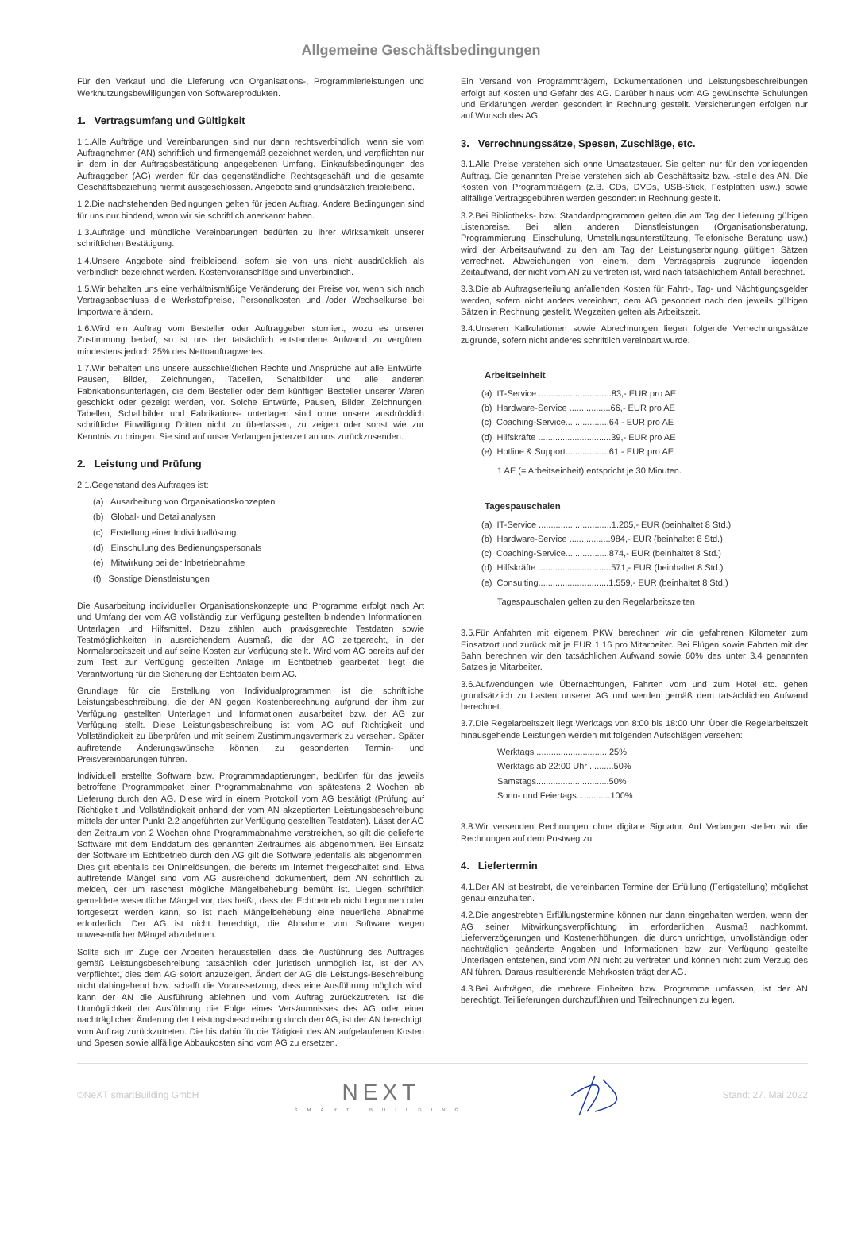Allgemeine Geschäftsbedingungen
Für den Verkauf und die Lieferung von Organisations-, Programmierleistungen und Werknutzungsbewilligungen von Softwareprodukten.
1. Vertragsumfang und Gültigkeit
1.1.Alle Aufträge und Vereinbarungen sind nur dann rechtsverbindlich, wenn sie vom Auftragnehmer (AN) schriftlich und firmengemäß gezeichnet werden, und verpflichten nur in dem in der Auftragsbestätigung angegebenen Umfang. Einkaufsbedingungen des Auftraggeber (AG) werden für das gegenständliche Rechtsgeschäft und die gesamte Geschäftsbeziehung hiermit ausgeschlossen. Angebote sind grundsätzlich freibleibend.
1.2.Die nachstehenden Bedingungen gelten für jeden Auftrag. Andere Bedingungen sind für uns nur bindend, wenn wir sie schriftlich anerkannt haben.
1.3.Aufträge und mündliche Vereinbarungen bedürfen zu ihrer Wirksamkeit unserer schriftlichen Bestätigung.
1.4.Unsere Angebote sind freibleibend, sofern sie von uns nicht ausdrücklich als verbindlich bezeichnet werden. Kostenvoranschläge sind unverbindlich.
1.5.Wir behalten uns eine verhältnismäßige Veränderung der Preise vor, wenn sich nach Vertragsabschluss die Werkstoffpreise, Personalkosten und /oder Wechselkurse bei Importware ändern.
1.6.Wird ein Auftrag vom Besteller oder Auftraggeber storniert, wozu es unserer Zustimmung bedarf, so ist uns der tatsächlich entstandene Aufwand zu vergüten, mindestens jedoch 25% des Nettoauftragwertes.
1.7.Wir behalten uns unsere ausschließlichen Rechte und Ansprüche auf alle Entwürfe, Pausen, Bilder, Zeichnungen, Tabellen, Schaltbilder und alle anderen Fabrikationsunterlagen, die dem Besteller oder dem künftigen Besteller unserer Waren geschickt oder gezeigt werden, vor. Solche Entwürfe, Pausen, Bilder, Zeichnungen, Tabellen, Schaltbilder und Fabrikations- unterlagen sind ohne unsere ausdrücklich schriftliche Einwilligung Dritten nicht zu überlassen, zu zeigen oder sonst wie zur Kenntnis zu bringen. Sie sind auf unser Verlangen jederzeit an uns zurückzusenden.
2. Leistung und Prüfung
2.1.Gegenstand des Auftrages ist:
(a) Ausarbeitung von Organisationskonzepten
(b) Global- und Detailanalysen
(c) Erstellung einer Individuallösung
(d) Einschulung des Bedienungspersonals
(e) Mitwirkung bei der Inbetriebnahme
(f) Sonstige Dienstleistungen
Die Ausarbeitung individueller Organisationskonzepte und Programme erfolgt nach Art und Umfang der vom AG vollständig zur Verfügung gestellten bindenden Informationen, Unterlagen und Hilfsmittel. Dazu zählen auch praxisgerechte Testdaten sowie Testmöglichkeiten in ausreichendem Ausmaß, die der AG zeitgerecht, in der Normalarbeitszeit und auf seine Kosten zur Verfügung stellt. Wird vom AG bereits auf der zum Test zur Verfügung gestellten Anlage im Echtbetrieb gearbeitet, liegt die Verantwortung für die Sicherung der Echtdaten beim AG.
Grundlage für die Erstellung von Individualprogrammen ist die schriftliche Leistungsbeschreibung, die der AN gegen Kostenberechnung aufgrund der ihm zur Verfügung gestellten Unterlagen und Informationen ausarbeitet bzw. der AG zur Verfügung stellt. Diese Leistungsbeschreibung ist vom AG auf Richtigkeit und Vollständigkeit zu überprüfen und mit seinem Zustimmungsvermerk zu versehen. Später auftretende Änderungswünsche können zu gesonderten Termin- und Preisvereinbarungen führen.
Individuell erstellte Software bzw. Programmadaptierungen, bedürfen für das jeweils betroffene Programmpaket einer Programmabnahme von spätestens 2 Wochen ab Lieferung durch den AG. Diese wird in einem Protokoll vom AG bestätigt (Prüfung auf Richtigkeit und Vollständigkeit anhand der vom AN akzeptierten Leistungsbeschreibung mittels der unter Punkt 2.2 angeführten zur Verfügung gestellten Testdaten). Lässt der AG den Zeitraum von 2 Wochen ohne Programmabnahme verstreichen, so gilt die gelieferte Software mit dem Enddatum des genannten Zeitraumes als abgenommen. Bei Einsatz der Software im Echtbetrieb durch den AG gilt die Software jedenfalls als abgenommen. Dies gilt ebenfalls bei Onlinelösungen, die bereits im Internet freigeschaltet sind. Etwa auftretende Mängel sind vom AG ausreichend dokumentiert, dem AN schriftlich zu melden, der um raschest mögliche Mängelbehebung bemüht ist. Liegen schriftlich gemeldete wesentliche Mängel vor, das heißt, dass der Echtbetrieb nicht begonnen oder fortgesetzt werden kann, so ist nach Mängelbehebung eine neuerliche Abnahme erforderlich. Der AG ist nicht berechtigt, die Abnahme von Software wegen unwesentlicher Mängel abzulehnen.
Sollte sich im Zuge der Arbeiten herausstellen, dass die Ausführung des Auftrages gemäß Leistungsbeschreibung tatsächlich oder juristisch unmöglich ist, ist der AN verpflichtet, dies dem AG sofort anzuzeigen. Ändert der AG die Leistungs-Beschreibung nicht dahingehend bzw. schafft die Voraussetzung, dass eine Ausführung möglich wird, kann der AN die Ausführung ablehnen und vom Auftrag zurückzutreten. Ist die Unmöglichkeit der Ausführung die Folge eines Versäumnisses des AG oder einer nachträglichen Änderung der Leistungsbeschreibung durch den AG, ist der AN berechtigt, vom Auftrag zurückzutreten. Die bis dahin für die Tätigkeit des AN aufgelaufenen Kosten und Spesen sowie allfällige Abbaukosten sind vom AG zu ersetzen.
Ein Versand von Programmträgern, Dokumentationen und Leistungsbeschreibungen erfolgt auf Kosten und Gefahr des AG. Darüber hinaus vom AG gewünschte Schulungen und Erklärungen werden gesondert in Rechnung gestellt. Versicherungen erfolgen nur auf Wunsch des AG.
3. Verrechnungssätze, Spesen, Zuschläge, etc.
3.1.Alle Preise verstehen sich ohne Umsatzsteuer. Sie gelten nur für den vorliegenden Auftrag. Die genannten Preise verstehen sich ab Geschäftssitz bzw. -stelle des AN. Die Kosten von Programmträgern (z.B. CDs, DVDs, USB-Stick, Festplatten usw.) sowie allfällige Vertragsgebühren werden gesondert in Rechnung gestellt.
3.2.Bei Bibliotheks- bzw. Standardprogrammen gelten die am Tag der Lieferung gültigen Listenpreise. Bei allen anderen Dienstleistungen (Organisationsberatung, Programmierung, Einschulung, Umstellungsunterstützung, Telefonische Beratung usw.) wird der Arbeitsaufwand zu den am Tag der Leistungserbringung gültigen Sätzen verrechnet. Abweichungen von einem, dem Vertragspreis zugrunde liegenden Zeitaufwand, der nicht vom AN zu vertreten ist, wird nach tatsächlichem Anfall berechnet.
3.3.Die ab Auftragserteilung anfallenden Kosten für Fahrt-, Tag- und Nächtigungsgelder werden, sofern nicht anders vereinbart, dem AG gesondert nach den jeweils gültigen Sätzen in Rechnung gestellt. Wegzeiten gelten als Arbeitszeit.
3.4.Unseren Kalkulationen sowie Abrechnungen liegen folgende Verrechnungssätze zugrunde, sofern nicht anderes schriftlich vereinbart wurde.
Arbeitseinheit
(a) IT-Service ..............................83,- EUR pro AE
(b) Hardware-Service .................66,- EUR pro AE
(c) Coaching-Service..................64,- EUR pro AE
(d) Hilfskräfte ..............................39,- EUR pro AE
(e) Hotline & Support..................61,- EUR pro AE
1 AE (= Arbeitseinheit) entspricht je 30 Minuten.
Tagespauschalen
(a) IT-Service ..............................1.205,- EUR (beinhaltet 8 Std.)
(b) Hardware-Service .................984,- EUR (beinhaltet 8 Std.)
(c) Coaching-Service..................874,- EUR (beinhaltet 8 Std.)
(d) Hilfskräfte ..............................571,- EUR (beinhaltet 8 Std.)
(e) Consulting.............................1.559,- EUR (beinhaltet 8 Std.)
Tagespauschalen gelten zu den Regelarbeitszeiten
3.5.Für Anfahrten mit eigenem PKW berechnen wir die gefahrenen Kilometer zum Einsatzort und zurück mit je EUR 1,16 pro Mitarbeiter. Bei Flügen sowie Fahrten mit der Bahn berechnen wir den tatsächlichen Aufwand sowie 60% des unter 3.4 genannten Satzes je Mitarbeiter.
3.6.Aufwendungen wie Übernachtungen, Fahrten vom und zum Hotel etc. gehen grundsätzlich zu Lasten unserer AG und werden gemäß dem tatsächlichen Aufwand berechnet.
3.7.Die Regelarbeitszeit liegt Werktags von 8:00 bis 18:00 Uhr. Über die Regelarbeitszeit hinausgehende Leistungen werden mit folgenden Aufschlägen versehen:
Werktags ..............................25%
Werktags ab 22:00 Uhr ..........50%
Samstags..............................50%
Sonn- und Feiertags..............100%
3.8.Wir versenden Rechnungen ohne digitale Signatur. Auf Verlangen stellen wir die Rechnungen auf dem Postweg zu.
4. Liefertermin
4.1.Der AN ist bestrebt, die vereinbarten Termine der Erfüllung (Fertigstellung) möglichst genau einzuhalten.
4.2.Die angestrebten Erfüllungstermine können nur dann eingehalten werden, wenn der AG seiner Mitwirkungsverpflichtung im erforderlichen Ausmaß nachkommt. Lieferverzögerungen und Kostenerhöhungen, die durch unrichtige, unvollständige oder nachträglich geänderte Angaben und Informationen bzw. zur Verfügung gestellte Unterlagen entstehen, sind vom AN nicht zu vertreten und können nicht zum Verzug des AN führen. Daraus resultierende Mehrkosten trägt der AG.
4.3.Bei Aufträgen, die mehrere Einheiten bzw. Programme umfassen, ist der AN berechtigt, Teillieferungen durchzuführen und Teilrechnungen zu legen.
©NeXT smartBuilding GmbH
NEXT
SMART BUILDING
Stand: 27. Mai 2022